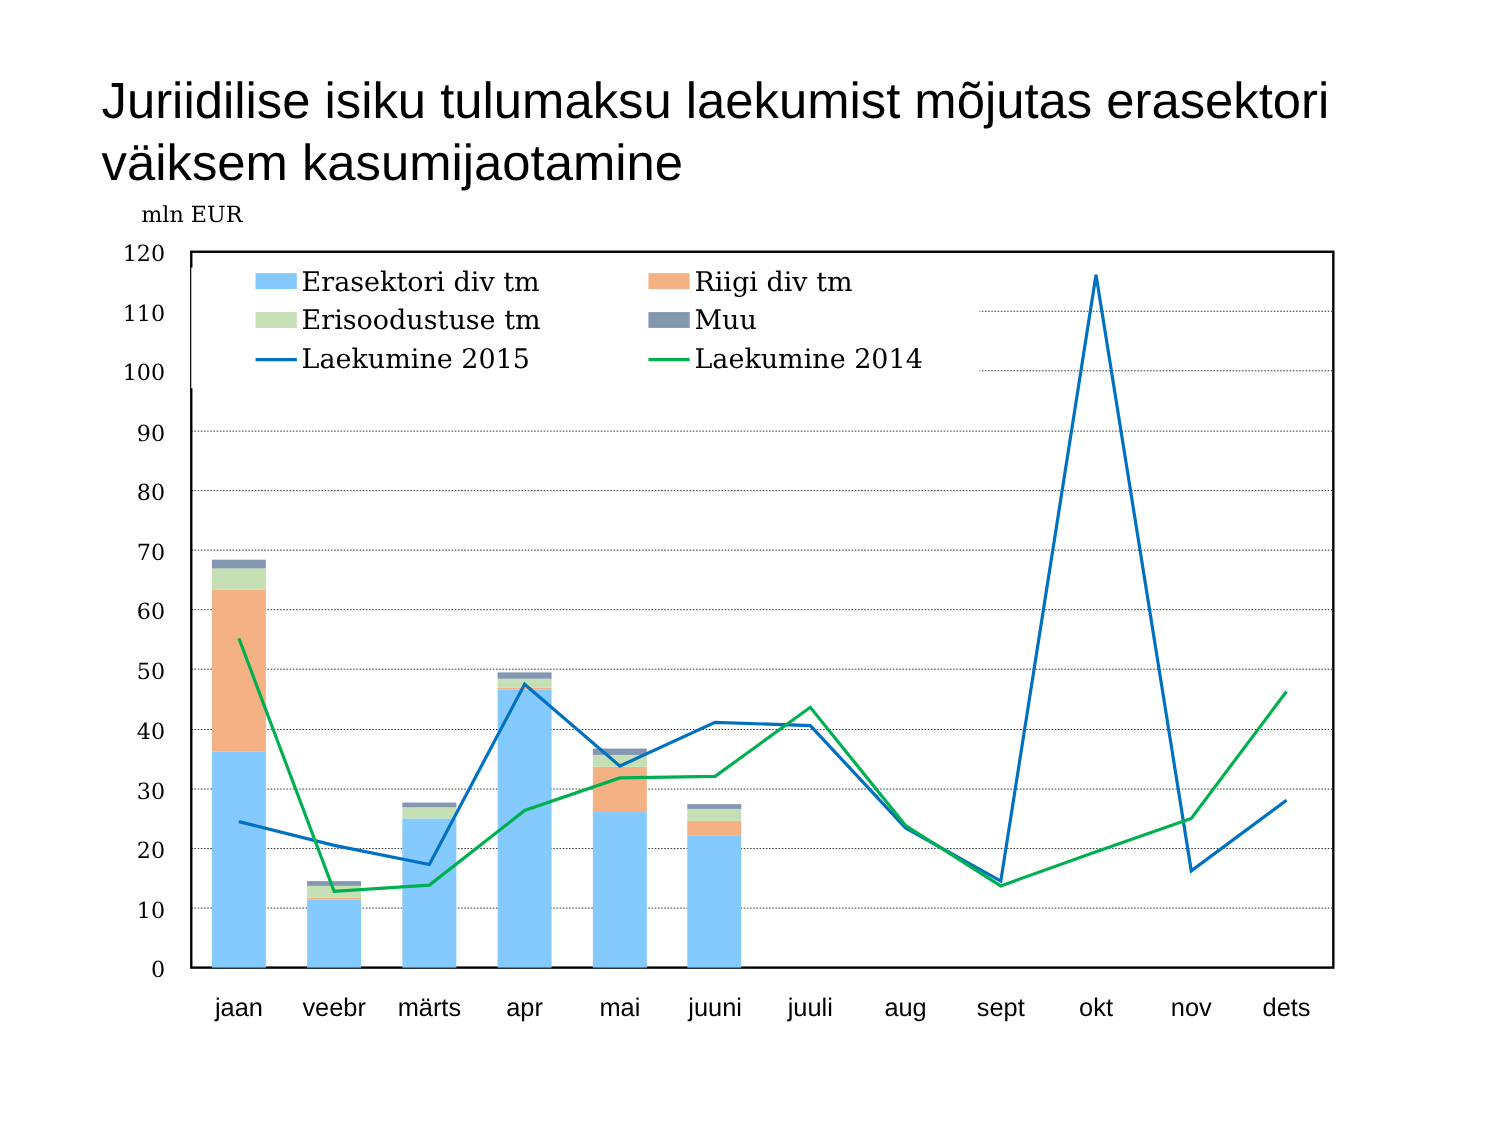Juriidilise isiku tulumaksu laekumist mõjutas erasektori
väiksem kasumijaotamine
mln EUR
120
110
100
90
80
70
60
50
40
30
20
10
0
Erasektori div tm
Riigi div tm
Erisoodustuse tm
Muu
Laekumine 2015
Laekumine 2014
jaan
veebr
märts
apr
mai
juuni
juuli
aug
sept
okt
nov
dets